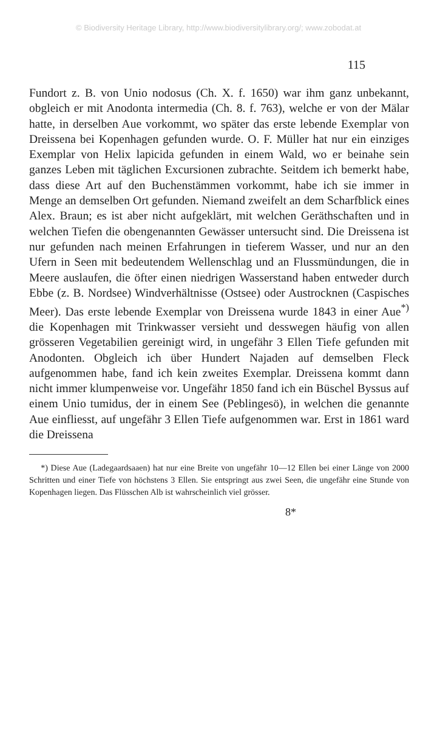© Biodiversity Heritage Library, http://www.biodiversitylibrary.org/; www.zobodat.at
115
Fundort z. B. von Unio nodosus (Ch. X. f. 1650) war ihm ganz unbekannt, obgleich er mit Anodonta intermedia (Ch. 8. f. 763), welche er von der Mälar hatte, in derselben Aue vorkommt, wo später das erste lebende Exemplar von Dreissena bei Kopenhagen gefunden wurde. O. F. Müller hat nur ein einziges Exemplar von Helix lapicida gefunden in einem Wald, wo er beinahe sein ganzes Leben mit täglichen Excursionen zubrachte. Seitdem ich bemerkt habe, dass diese Art auf den Buchenstämmen vorkommt, habe ich sie immer in Menge an demselben Ort gefunden. Niemand zweifelt an dem Scharfblick eines Alex. Braun; es ist aber nicht aufgeklärt, mit welchen Geräthschaften und in welchen Tiefen die obengenannten Gewässer untersucht sind. Die Dreissena ist nur gefunden nach meinen Erfahrungen in tieferem Wasser, und nur an den Ufern in Seen mit bedeutendem Wellenschlag und an Flussmündungen, die in Meere auslaufen, die öfter einen niedrigen Wasserstand haben entweder durch Ebbe (z. B. Nordsee) Windverhältnisse (Ostsee) oder Austrocknen (Caspisches Meer). Das erste lebende Exemplar von Dreissena wurde 1843 in einer Aue<sup>*)</sup> die Kopenhagen mit Trinkwasser versieht und desswegen häufig von allen grösseren Vegetabilien gereinigt wird, in ungefähr 3 Ellen Tiefe gefunden mit Anodonten. Obgleich ich über Hundert Najaden auf demselben Fleck aufgenommen habe, fand ich kein zweites Exemplar. Dreissena kommt dann nicht immer klumpenweise vor. Ungefähr 1850 fand ich ein Büschel Byssus auf einem Unio tumidus, der in einem See (Peblingesö), in welchen die genannte Aue einfliesst, auf ungefähr 3 Ellen Tiefe aufgenommen war. Erst in 1861 ward die Dreissena
*) Diese Aue (Ladegaardsaaen) hat nur eine Breite von ungefähr 10—12 Ellen bei einer Länge von 2000 Schritten und einer Tiefe von höchstens 3 Ellen. Sie entspringt aus zwei Seen, die ungefähr eine Stunde von Kopenhagen liegen. Das Flüsschen Alb ist wahrscheinlich viel grösser.
8*